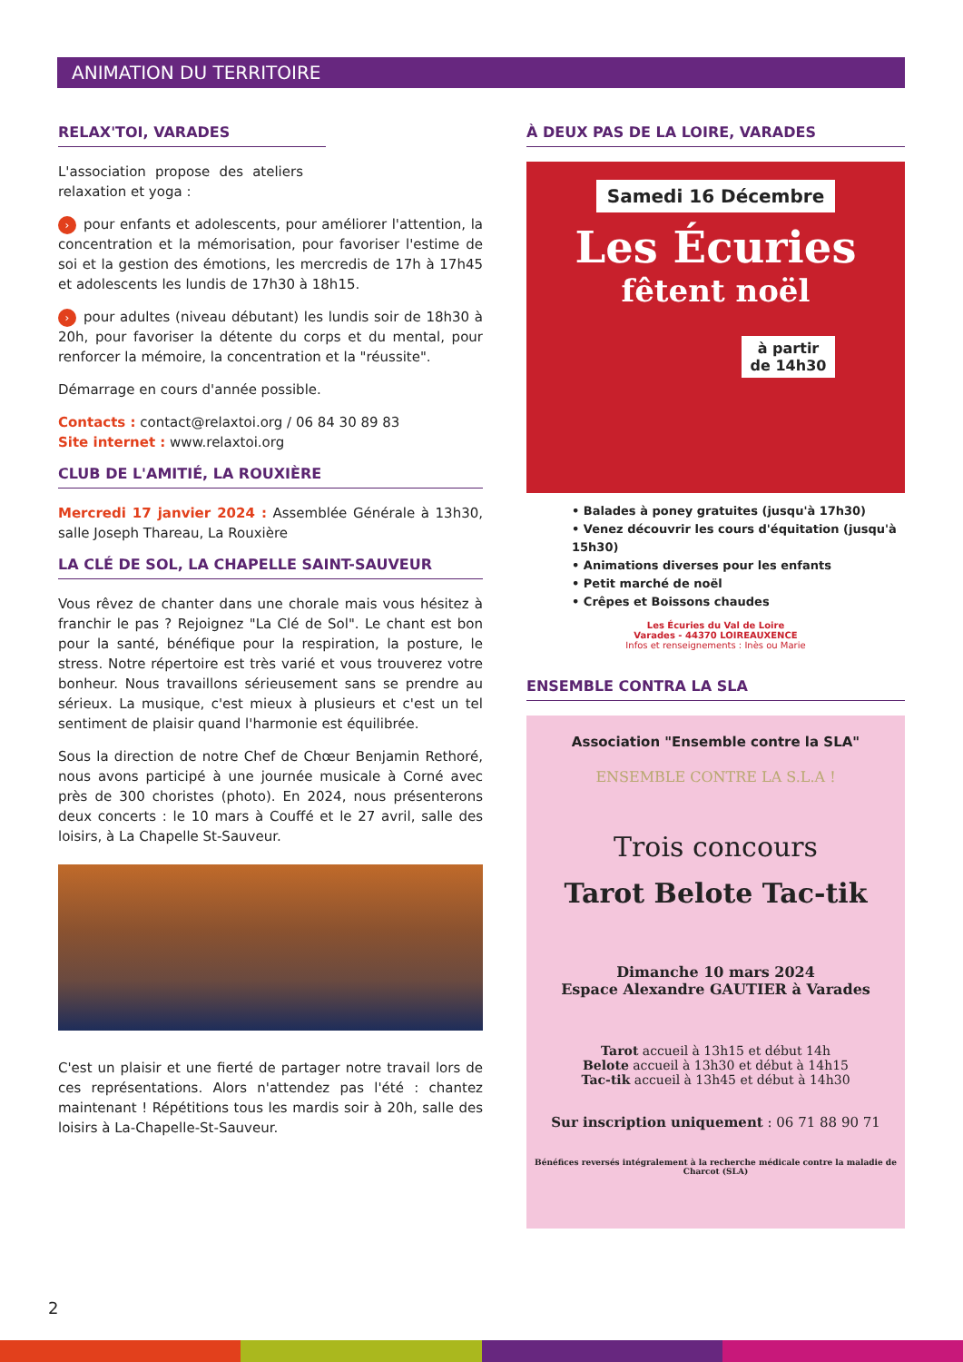ANIMATION DU TERRITOIRE
RELAX'TOI, VARADES
L'association propose des ateliers relaxation et yoga :
› pour enfants et adolescents, pour améliorer l'attention, la concentration et la mémorisation, pour favoriser l'estime de soi et la gestion des émotions, les mercredis de 17h à 17h45 et adolescents les lundis de 17h30 à 18h15.
› pour adultes (niveau débutant) les lundis soir de 18h30 à 20h, pour favoriser la détente du corps et du mental, pour renforcer la mémoire, la concentration et la "réussite".
Démarrage en cours d'année possible.
Contacts : contact@relaxtoi.org / 06 84 30 89 83
Site internet : www.relaxtoi.org
CLUB DE L'AMITIÉ, LA ROUXIÈRE
Mercredi 17 janvier 2024 : Assemblée Générale à 13h30, salle Joseph Thareau, La Rouxière
LA CLÉ DE SOL, LA CHAPELLE SAINT-SAUVEUR
Vous rêvez de chanter dans une chorale mais vous hésitez à franchir le pas ? Rejoignez "La Clé de Sol". Le chant est bon pour la santé, bénéfique pour la respiration, la posture, le stress. Notre répertoire est très varié et vous trouverez votre bonheur. Nous travaillons sérieusement sans se prendre au sérieux. La musique, c'est mieux à plusieurs et c'est un tel sentiment de plaisir quand l'harmonie est équilibrée.
Sous la direction de notre Chef de Chœur Benjamin Rethoré, nous avons participé à une journée musicale à Corné avec près de 300 choristes (photo). En 2024, nous présenterons deux concerts : le 10 mars à Couffé et le 27 avril, salle des loisirs, à La Chapelle St-Sauveur.
C'est un plaisir et une fierté de partager notre travail lors de ces représentations. Alors n'attendez pas l'été : chantez maintenant ! Répétitions tous les mardis soir à 20h, salle des loisirs à La-Chapelle-St-Sauveur.
À DEUX PAS DE LA LOIRE, VARADES
Samedi 16 Décembre
Les Écuries
fêtent noël
à partir
de 14h30
• Balades à poney gratuites (jusqu'à 17h30)
• Venez découvrir les cours d'équitation (jusqu'à 15h30)
• Animations diverses pour les enfants
• Petit marché de noël
• Crêpes et Boissons chaudes
Les Écuries du Val de Loire
Varades - 44370 LOIREAUXENCE
Infos et renseignements : Inès ou Marie
ENSEMBLE CONTRA LA SLA
Association "Ensemble contre la SLA"
ENSEMBLE CONTRE LA S.L.A !
Trois concours
Tarot Belote Tac-tik
Dimanche 10 mars 2024
Espace Alexandre GAUTIER à Varades
Tarot accueil à 13h15 et début 14h
Belote accueil à 13h30 et début à 14h15
Tac-tik accueil à 13h45 et début à 14h30
Sur inscription uniquement : 06 71 88 90 71
Bénéfices reversés intégralement à la recherche médicale contre la maladie de Charcot (SLA)
2